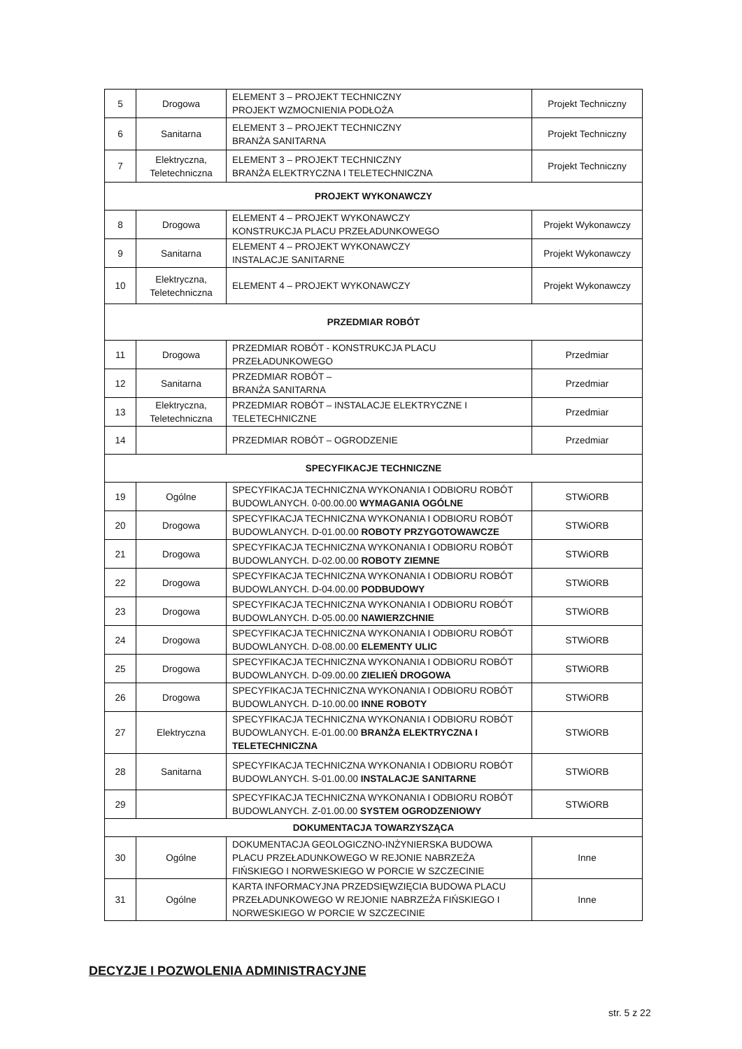| 5 | Drogowa | ELEMENT 3 – PROJEKT TECHNICZNY PROJEKT WZMOCNIENIA PODŁOŻA | Projekt Techniczny |
| 6 | Sanitarna | ELEMENT 3 – PROJEKT TECHNICZNY BRANŻA SANITARNA | Projekt Techniczny |
| 7 | Elektryczna, Teletechniczna | ELEMENT 3 – PROJEKT TECHNICZNY BRANŻA ELEKTRYCZNA I TELETECHNICZNA | Projekt Techniczny |
| PROJEKT WYKONAWCZY | | | |
| 8 | Drogowa | ELEMENT 4 – PROJEKT WYKONAWCZY KONSTRUKCJA PLACU PRZEŁADUNKOWEGO | Projekt Wykonawczy |
| 9 | Sanitarna | ELEMENT 4 – PROJEKT WYKONAWCZY INSTALACJE SANITARNE | Projekt Wykonawczy |
| 10 | Elektryczna, Teletechniczna | ELEMENT 4 – PROJEKT WYKONAWCZY | Projekt Wykonawczy |
| PRZEDMIAR ROBÓT | | | |
| 11 | Drogowa | PRZEDMIAR ROBÓT - KONSTRUKCJA PLACU PRZEŁADUNKOWEGO | Przedmiar |
| 12 | Sanitarna | PRZEDMIAR ROBÓT – BRANŻA SANITARNA | Przedmiar |
| 13 | Elektryczna, Teletechniczna | PRZEDMIAR ROBÓT – INSTALACJE ELEKTRYCZNE I TELETECHNICZNE | Przedmiar |
| 14 | | PRZEDMIAR ROBÓT – OGRODZENIE | Przedmiar |
| SPECYFIKACJE TECHNICZNE | | | |
| 19 | Ogólne | SPECYFIKACJA TECHNICZNA WYKONANIA I ODBIORU ROBÓT BUDOWLANYCH. 0-00.00.00 WYMAGANIA OGÓLNE | STWiORB |
| 20 | Drogowa | SPECYFIKACJA TECHNICZNA WYKONANIA I ODBIORU ROBÓT BUDOWLANYCH. D-01.00.00 ROBOTY PRZYGOTOWAWCZE | STWiORB |
| 21 | Drogowa | SPECYFIKACJA TECHNICZNA WYKONANIA I ODBIORU ROBÓT BUDOWLANYCH. D-02.00.00 ROBOTY ZIEMNE | STWiORB |
| 22 | Drogowa | SPECYFIKACJA TECHNICZNA WYKONANIA I ODBIORU ROBÓT BUDOWLANYCH. D-04.00.00 PODBUDOWY | STWiORB |
| 23 | Drogowa | SPECYFIKACJA TECHNICZNA WYKONANIA I ODBIORU ROBÓT BUDOWLANYCH. D-05.00.00 NAWIERZCHNIE | STWiORB |
| 24 | Drogowa | SPECYFIKACJA TECHNICZNA WYKONANIA I ODBIORU ROBÓT BUDOWLANYCH. D-08.00.00 ELEMENTY ULIC | STWiORB |
| 25 | Drogowa | SPECYFIKACJA TECHNICZNA WYKONANIA I ODBIORU ROBÓT BUDOWLANYCH. D-09.00.00 ZIELIEŃ DROGOWA | STWiORB |
| 26 | Drogowa | SPECYFIKACJA TECHNICZNA WYKONANIA I ODBIORU ROBÓT BUDOWLANYCH. D-10.00.00 INNE ROBOTY | STWiORB |
| 27 | Elektryczna | SPECYFIKACJA TECHNICZNA WYKONANIA I ODBIORU ROBÓT BUDOWLANYCH. E-01.00.00 BRANŻA ELEKTRYCZNA I TELETECHNICZNA | STWiORB |
| 28 | Sanitarna | SPECYFIKACJA TECHNICZNA WYKONANIA I ODBIORU ROBÓT BUDOWLANYCH. S-01.00.00 INSTALACJE SANITARNE | STWiORB |
| 29 | | SPECYFIKACJA TECHNICZNA WYKONANIA I ODBIORU ROBÓT BUDOWLANYCH. Z-01.00.00 SYSTEM OGRODZENIOWY | STWiORB |
| DOKUMENTACJA TOWARZYSZĄCA | | | |
| 30 | Ogólne | DOKUMENTACJA GEOLOGICZNO-INŻYNIERSKA BUDOWA PLACU PRZEŁADUNKOWEGO W REJONIE NABRZEŻA FIŃSKIEGO I NORWESKIEGO W PORCIE W SZCZECINIE | Inne |
| 31 | Ogólne | KARTA INFORMACYJNA PRZEDSIĘWZIĘCIA BUDOWA PLACU PRZEŁADUNKOWEGO W REJONIE NABRZEŻA FIŃSKIEGO I NORWESKIEGO W PORCIE W SZCZECINIE | Inne |
DECYZJE I POZWOLENIA ADMINISTRACYJNE
str. 5 z 22